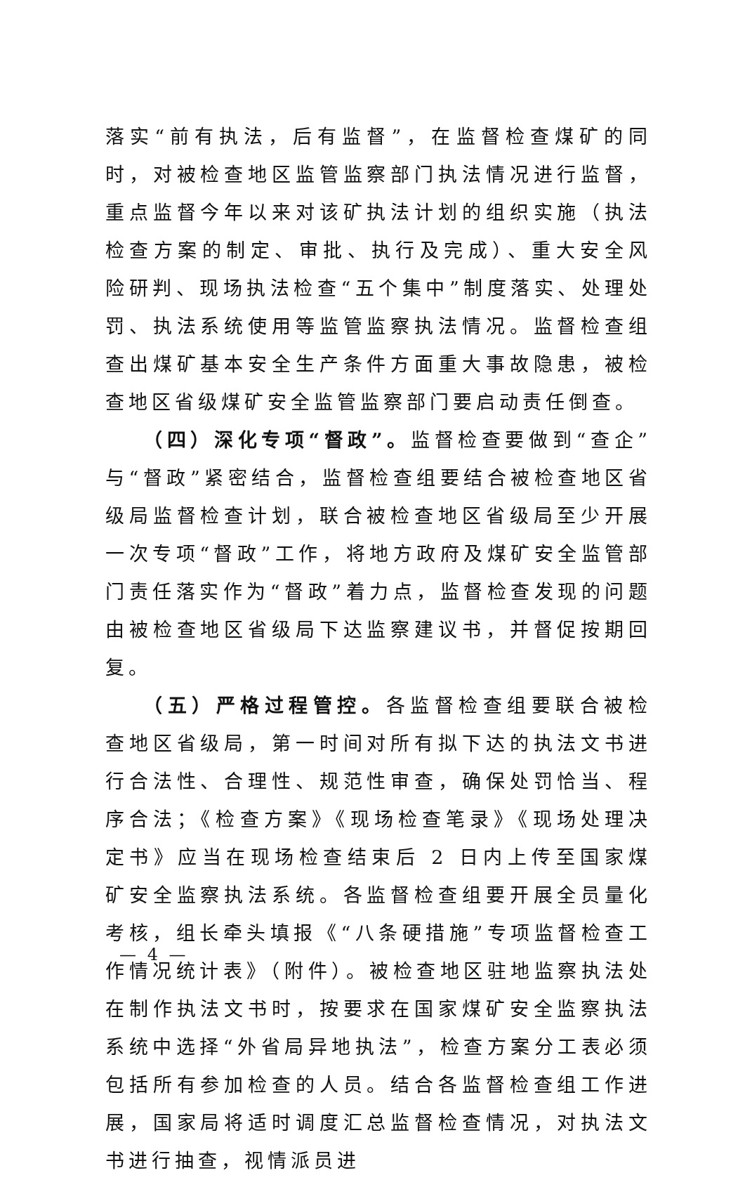落实“前有执法，后有监督”，在监督检查煤矿的同时，对被检查地区监管监察部门执法情况进行监督，重点监督今年以来对该矿执法计划的组织实施（执法检查方案的制定、审批、执行及完成）、重大安全风险研判、现场执法检查“五个集中”制度落实、处理处罚、执法系统使用等监管监察执法情况。监督检查组查出煤矿基本安全生产条件方面重大事故隐患，被检查地区省级煤矿安全监管监察部门要启动责任倒查。
（四）深化专项“督政”。监督检查要做到“查企”与“督政”紧密结合，监督检查组要结合被检查地区省级局监督检查计划，联合被检查地区省级局至少开展一次专项“督政”工作，将地方政府及煤矿安全监管部门责任落实作为“督政”着力点，监督检查发现的问题由被检查地区省级局下达监察建议书，并督促按期回复。
（五）严格过程管控。各监督检查组要联合被检查地区省级局，第一时间对所有拟下达的执法文书进行合法性、合理性、规范性审查，确保处罚恰当、程序合法；《检查方案》《现场检查笔录》《现场处理决定书》应当在现场检查结束后 2 日内上传至国家煤矿安全监察执法系统。各监督检查组要开展全员量化考核，组长牵头填报《“八条硬措施”专项监督检查工作情况统计表》（附件）。被检查地区驻地监察执法处在制作执法文书时，按要求在国家煤矿安全监察执法系统中选择“外省局异地执法”，检查方案分工表必须包括所有参加检查的人员。结合各监督检查组工作进展，国家局将适时调度汇总监督检查情况，对执法文书进行抽查，视情派员进
— 4 —